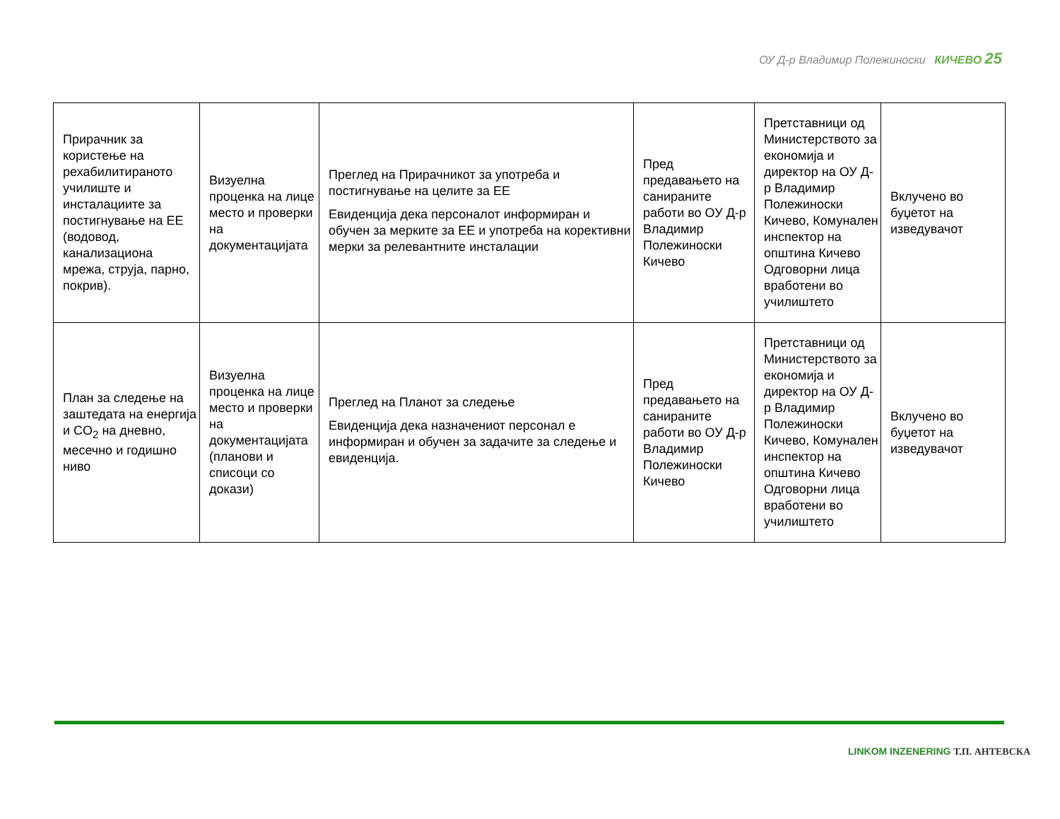ОУ Д-р Владимир Полежиноски КИЧЕВО 25
| Прирачник за користење на рехабилитираното училиште и инсталациите за постигнување на ЕЕ (водовод, канализациона мрежа, струја, парно, покрив). | Визуелна проценка на лице место и проверки на документацијата | Преглед на Прирачникот за употреба и постигнување на целите за ЕЕ Евиденција дека персоналот информиран и обучен за мерките за ЕЕ и употреба на корективни мерки за релевантните инсталации | Пред предавањето на санираните работи во ОУ Д-р Владимир Полежиноски Кичево | Претставници од Министерството за економија и директор на ОУ Д-р Владимир Полежиноски Кичево, Комунален инспектор на општина Кичево Одговорни лица вработени во училиштето | Вклучено во буџетот на изведувачот |
| План за следење на заштедата на енергија и CO<sub>2</sub> на дневно, месечно и годишно ниво | Визуелна проценка на лице место и проверки на документацијата (планови и списоци со докази) | Преглед на Планот за следење Евиденција дека назначениот персонал е информиран и обучен за задачите за следење и евиденција. | Пред предавањето на санираните работи во ОУ Д-р Владимир Полежиноски Кичево | Претставници од Министерството за економија и директор на ОУ Д-р Владимир Полежиноски Кичево, Комунален инспектор на општина Кичево Одговорни лица вработени во училиштето | Вклучено во буџетот на изведувачот |
LINKOM INZENERING Т.П. АНТЕВСКА